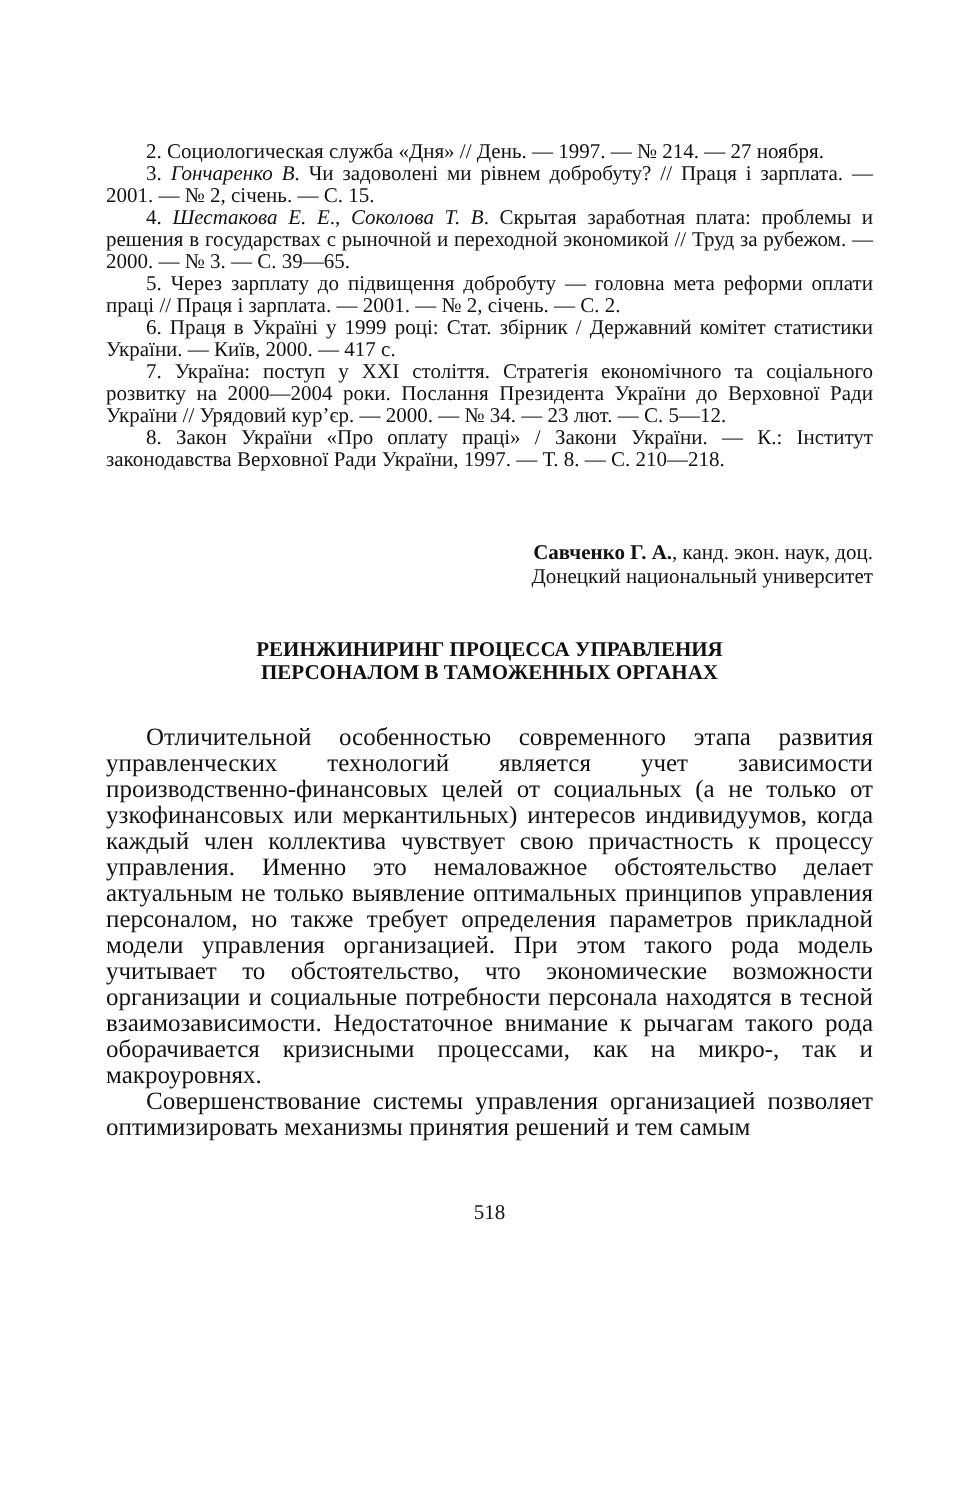2. Социологическая служба «Дня» // День. — 1997. — № 214. — 27 ноября.
3. Гончаренко В. Чи задоволені ми рівнем добробуту? // Праця і зарплата. — 2001. — № 2, січень. — С. 15.
4. Шестакова Е. Е., Соколова Т. В. Скрытая заработная плата: проблемы и решения в государствах с рыночной и переходной экономикой // Труд за рубежом. — 2000. — № 3. — С. 39—65.
5. Через зарплату до підвищення добробуту — головна мета реформи оплати праці // Праця і зарплата. — 2001. — № 2, січень. — С. 2.
6. Праця в Україні у 1999 році: Стат. збірник / Державний комітет статистики України. — Київ, 2000. — 417 с.
7. Україна: поступ у XXI століття. Стратегія економічного та соціального розвитку на 2000—2004 роки. Послання Президента України до Верховної Ради України // Урядовий кур’єр. — 2000. — № 34. — 23 лют. — С. 5—12.
8. Закон України «Про оплату праці» / Закони України. — К.: Інститут законодавства Верховної Ради України, 1997. — Т. 8. — С. 210—218.
Савченко Г. А., канд. экон. наук, доц.
Донецкий национальный университет
РЕИНЖИНИРИНГ ПРОЦЕССА УПРАВЛЕНИЯ
ПЕРСОНАЛОМ В ТАМОЖЕННЫХ ОРГАНАХ
Отличительной особенностью современного этапа развития управленческих технологий является учет зависимости производственно-финансовых целей от социальных (а не только от узкофинансовых или меркантильных) интересов индивидуумов, когда каждый член коллектива чувствует свою причастность к процессу управления. Именно это немаловажное обстоятельство делает актуальным не только выявление оптимальных принципов управления персоналом, но также требует определения параметров прикладной модели управления организацией. При этом такого рода модель учитывает то обстоятельство, что экономические возможности организации и социальные потребности персонала находятся в тесной взаимозависимости. Недостаточное внимание к рычагам такого рода оборачивается кризисными процессами, как на микро-, так и макроуровнях.
Совершенствование системы управления организацией позволяет оптимизировать механизмы принятия решений и тем самым
518